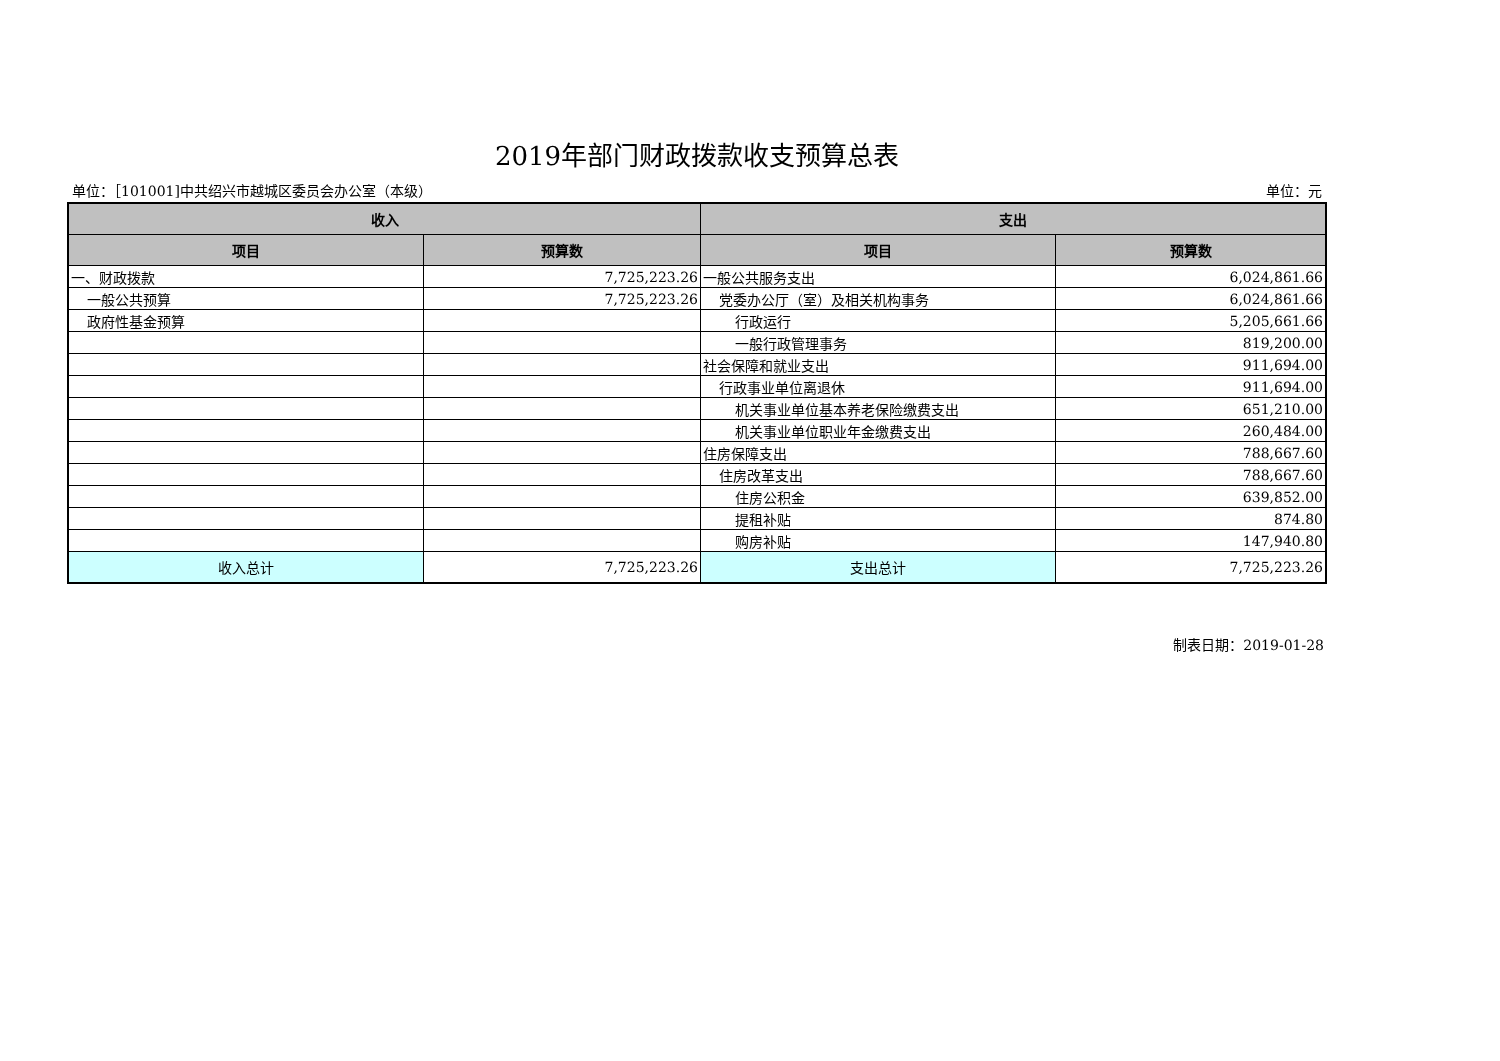2019年部门财政拨款收支预算总表
单位：［101001]中共绍兴市越城区委员会办公室（本级） 单位：元
| 收入 | | 支出 | |
| --- | --- | --- | --- |
| 项目 | 预算数 | 项目 | 预算数 |
| 一、财政拨款 | 7,725,223.26 | 一般公共服务支出 | 6,024,861.66 |
| 一般公共预算 | 7,725,223.26 | 党委办公厅（室）及相关机构事务 | 6,024,861.66 |
| 政府性基金预算 | | 行政运行 | 5,205,661.66 |
| | | 一般行政管理事务 | 819,200.00 |
| | | 社会保障和就业支出 | 911,694.00 |
| | | 行政事业单位离退休 | 911,694.00 |
| | | 机关事业单位基本养老保险缴费支出 | 651,210.00 |
| | | 机关事业单位职业年金缴费支出 | 260,484.00 |
| | | 住房保障支出 | 788,667.60 |
| | | 住房改革支出 | 788,667.60 |
| | | 住房公积金 | 639,852.00 |
| | | 提租补贴 | 874.80 |
| | | 购房补贴 | 147,940.80 |
| 收入总计 | 7,725,223.26 | 支出总计 | 7,725,223.26 |
制表日期：2019-01-28